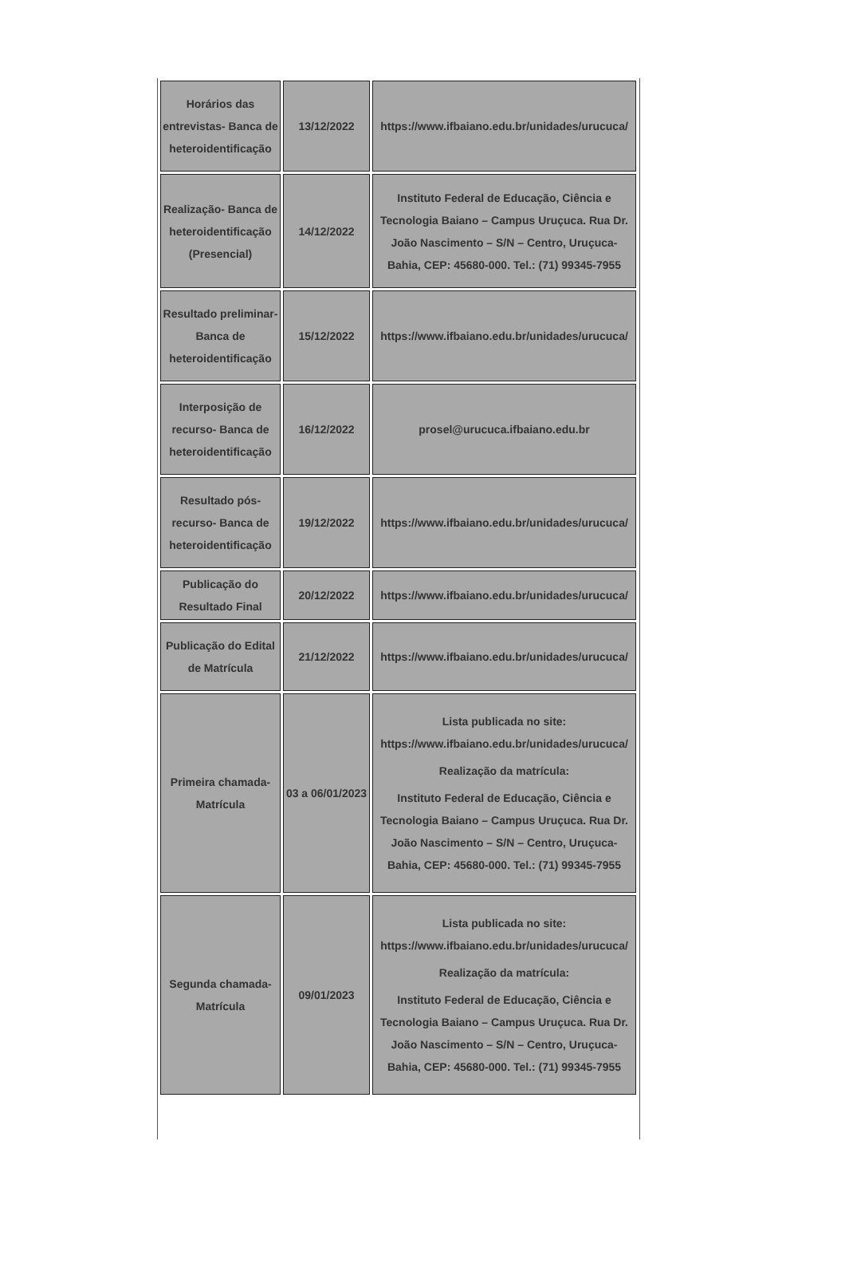| Horários das entrevistas- Banca de heteroidentificação | 13/12/2022 | https://www.ifbaiano.edu.br/unidades/urucuca/ |
| Realização- Banca de heteroidentificação (Presencial) | 14/12/2022 | Instituto Federal de Educação, Ciência e Tecnologia Baiano – Campus Uruçuca. Rua Dr. João Nascimento – S/N – Centro, Uruçuca-Bahia, CEP: 45680-000. Tel.: (71) 99345-7955 |
| Resultado preliminar- Banca de heteroidentificação | 15/12/2022 | https://www.ifbaiano.edu.br/unidades/urucuca/ |
| Interposição de recurso- Banca de heteroidentificação | 16/12/2022 | prosel@urucuca.ifbaiano.edu.br |
| Resultado pós-recurso- Banca de heteroidentificação | 19/12/2022 | https://www.ifbaiano.edu.br/unidades/urucuca/ |
| Publicação do Resultado Final | 20/12/2022 | https://www.ifbaiano.edu.br/unidades/urucuca/ |
| Publicação do Edital de Matrícula | 21/12/2022 | https://www.ifbaiano.edu.br/unidades/urucuca/ |
| Primeira chamada- Matrícula | 03 a 06/01/2023 | Lista publicada no site: https://www.ifbaiano.edu.br/unidades/urucuca/ Realização da matrícula: Instituto Federal de Educação, Ciência e Tecnologia Baiano – Campus Uruçuca. Rua Dr. João Nascimento – S/N – Centro, Uruçuca-Bahia, CEP: 45680-000. Tel.: (71) 99345-7955 |
| Segunda chamada- Matrícula | 09/01/2023 | Lista publicada no site: https://www.ifbaiano.edu.br/unidades/urucuca/ Realização da matrícula: Instituto Federal de Educação, Ciência e Tecnologia Baiano – Campus Uruçuca. Rua Dr. João Nascimento – S/N – Centro, Uruçuca-Bahia, CEP: 45680-000. Tel.: (71) 99345-7955 |